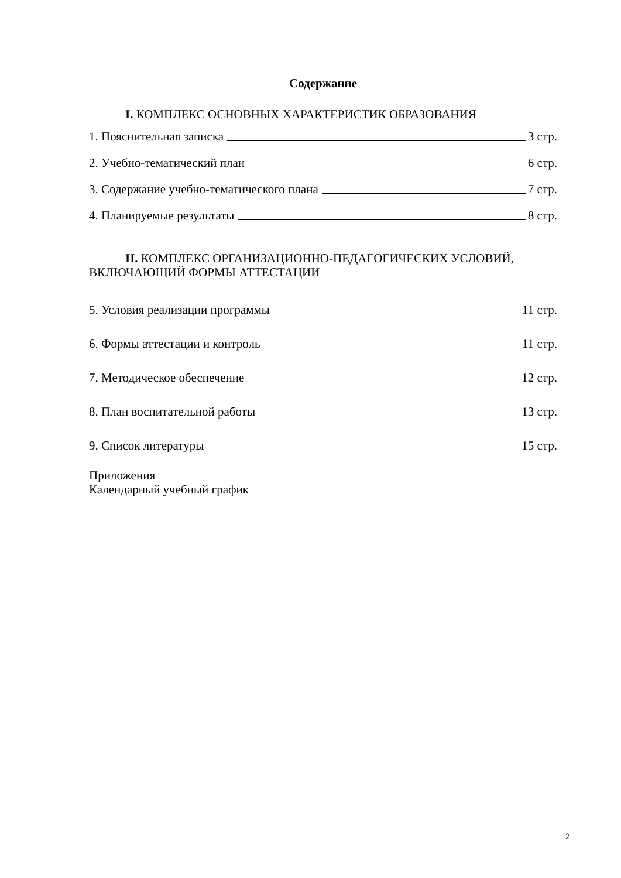Содержание
I. КОМПЛЕКС ОСНОВНЫХ ХАРАКТЕРИСТИК ОБРАЗОВАНИЯ
1. Пояснительная записка 3 стр.
2. Учебно-тематический план 6 стр.
3. Содержание учебно-тематического плана 7 стр.
4. Планируемые результаты 8 стр.
II. КОМПЛЕКС ОРГАНИЗАЦИОННО-ПЕДАГОГИЧЕСКИХ УСЛОВИЙ, ВКЛЮЧАЮЩИЙ ФОРМЫ АТТЕСТАЦИИ
5. Условия реализации программы 11 стр.
6. Формы аттестации и контроль 11 стр.
7. Методическое обеспечение 12 стр.
8. План воспитательной работы 13 стр.
9. Список литературы 15 стр.
Приложения
Календарный учебный график
2